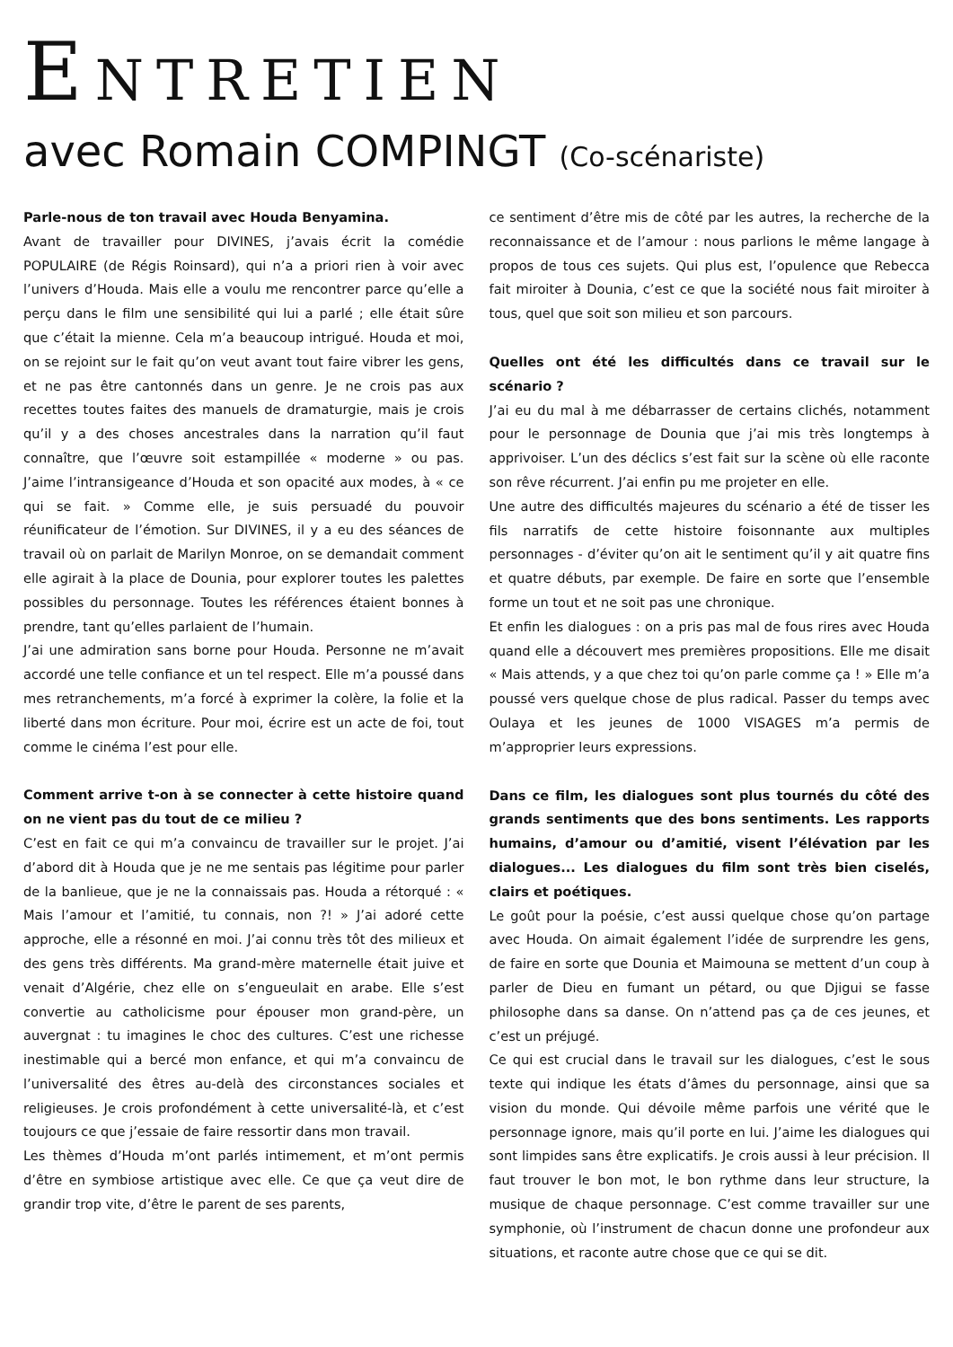ENTRETIEN
avec Romain COMPINGT (Co-scénariste)
Parle-nous de ton travail avec Houda Benyamina.
Avant de travailler pour DIVINES, j’avais écrit la comédie POPULAIRE (de Régis Roinsard), qui n’a a priori rien à voir avec l’univers d’Houda. Mais elle a voulu me rencontrer parce qu’elle a perçu dans le film une sensibilité qui lui a parlé ; elle était sûre que c’était la mienne. Cela m’a beaucoup intrigué. Houda et moi, on se rejoint sur le fait qu’on veut avant tout faire vibrer les gens, et ne pas être cantonnés dans un genre. Je ne crois pas aux recettes toutes faites des manuels de dramaturgie, mais je crois qu’il y a des choses ancestrales dans la narration qu’il faut connaître, que l’œuvre soit estampillée « moderne » ou pas. J’aime l’intransigeance d’Houda et son opacité aux modes, à « ce qui se fait. » Comme elle, je suis persuadé du pouvoir réunificateur de l’émotion. Sur DIVINES, il y a eu des séances de travail où on parlait de Marilyn Monroe, on se demandait comment elle agirait à la place de Dounia, pour explorer toutes les palettes possibles du personnage. Toutes les références étaient bonnes à prendre, tant qu’elles parlaient de l’humain.
J’ai une admiration sans borne pour Houda. Personne ne m’avait accordé une telle confiance et un tel respect. Elle m’a poussé dans mes retranchements, m’a forcé à exprimer la colère, la folie et la liberté dans mon écriture. Pour moi, écrire est un acte de foi, tout comme le cinéma l’est pour elle.
Comment arrive t-on à se connecter à cette histoire quand on ne vient pas du tout de ce milieu ?
C’est en fait ce qui m’a convaincu de travailler sur le projet. J’ai d’abord dit à Houda que je ne me sentais pas légitime pour parler de la banlieue, que je ne la connaissais pas. Houda a rétorqué : « Mais l’amour et l’amitié, tu connais, non ?! » J’ai adoré cette approche, elle a résonné en moi. J’ai connu très tôt des milieux et des gens très différents. Ma grand-mère maternelle était juive et venait d’Algérie, chez elle on s’engueulait en arabe. Elle s’est convertie au catholicisme pour épouser mon grand-père, un auvergnat : tu imagines le choc des cultures. C’est une richesse inestimable qui a bercé mon enfance, et qui m’a convaincu de l’universalité des êtres au-delà des circonstances sociales et religieuses. Je crois profondément à cette universalité-là, et c’est toujours ce que j’essaie de faire ressortir dans mon travail.
Les thèmes d’Houda m’ont parlés intimement, et m’ont permis d’être en symbiose artistique avec elle. Ce que ça veut dire de grandir trop vite, d’être le parent de ses parents,
ce sentiment d’être mis de côté par les autres, la recherche de la reconnaissance et de l’amour : nous parlions le même langage à propos de tous ces sujets. Qui plus est, l’opulence que Rebecca fait miroiter à Dounia, c’est ce que la société nous fait miroiter à tous, quel que soit son milieu et son parcours.
Quelles ont été les difficultés dans ce travail sur le scénario ?
J’ai eu du mal à me débarrasser de certains clichés, notamment pour le personnage de Dounia que j’ai mis très longtemps à apprivoiser. L’un des déclics s’est fait sur la scène où elle raconte son rêve récurrent. J’ai enfin pu me projeter en elle.
Une autre des difficultés majeures du scénario a été de tisser les fils narratifs de cette histoire foisonnante aux multiples personnages - d’éviter qu’on ait le sentiment qu’il y ait quatre fins et quatre débuts, par exemple. De faire en sorte que l’ensemble forme un tout et ne soit pas une chronique.
Et enfin les dialogues : on a pris pas mal de fous rires avec Houda quand elle a découvert mes premières propositions. Elle me disait « Mais attends, y a que chez toi qu’on parle comme ça ! » Elle m’a poussé vers quelque chose de plus radical. Passer du temps avec Oulaya et les jeunes de 1000 VISAGES m’a permis de m’approprier leurs expressions.
Dans ce film, les dialogues sont plus tournés du côté des grands sentiments que des bons sentiments. Les rapports humains, d’amour ou d’amitié, visent l’élévation par les dialogues... Les dialogues du film sont très bien ciselés, clairs et poétiques.
Le goût pour la poésie, c’est aussi quelque chose qu’on partage avec Houda. On aimait également l’idée de surprendre les gens, de faire en sorte que Dounia et Maimouna se mettent d’un coup à parler de Dieu en fumant un pétard, ou que Djigui se fasse philosophe dans sa danse. On n’attend pas ça de ces jeunes, et c’est un préjugé.
Ce qui est crucial dans le travail sur les dialogues, c’est le sous texte qui indique les états d’âmes du personnage, ainsi que sa vision du monde. Qui dévoile même parfois une vérité que le personnage ignore, mais qu’il porte en lui. J’aime les dialogues qui sont limpides sans être explicatifs. Je crois aussi à leur précision. Il faut trouver le bon mot, le bon rythme dans leur structure, la musique de chaque personnage. C’est comme travailler sur une symphonie, où l’instrument de chacun donne une profondeur aux situations, et raconte autre chose que ce qui se dit.